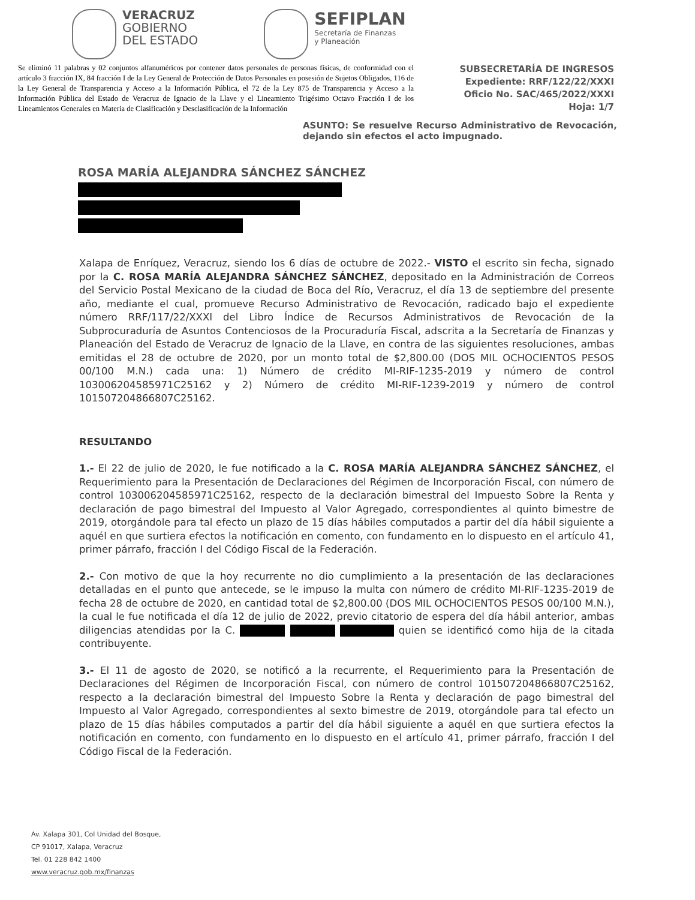VERACRUZ
GOBIERNO
DEL ESTADO
SEFIPLAN
Secretaría de Finanzas
y Planeación
Se eliminó 11 palabras y 02 conjuntos alfanuméricos por contener datos personales de personas físicas, de conformidad con el artículo 3 fracción IX, 84 fracción I de la Ley General de Protección de Datos Personales en posesión de Sujetos Obligados, 116 de la Ley General de Transparencia y Acceso a la Información Pública, el 72 de la Ley 875 de Transparencia y Acceso a la Información Pública del Estado de Veracruz de Ignacio de la Llave y el Lineamiento Trigésimo Octavo Fracción I de los Lineamientos Generales en Materia de Clasificación y Desclasificación de la Información
SUBSECRETARÍA DE INGRESOS
Expediente: RRF/122/22/XXXI
Oficio No. SAC/465/2022/XXXI
Hoja: 1/7
ASUNTO: Se resuelve Recurso Administrativo de Revocación, dejando sin efectos el acto impugnado.
ROSA MARÍA ALEJANDRA SÁNCHEZ SÁNCHEZ
Xalapa de Enríquez, Veracruz, siendo los 6 días de octubre de 2022.- VISTO el escrito sin fecha, signado por la C. ROSA MARÍA ALEJANDRA SÁNCHEZ SÁNCHEZ, depositado en la Administración de Correos del Servicio Postal Mexicano de la ciudad de Boca del Río, Veracruz, el día 13 de septiembre del presente año, mediante el cual, promueve Recurso Administrativo de Revocación, radicado bajo el expediente número RRF/117/22/XXXI del Libro Índice de Recursos Administrativos de Revocación de la Subprocuraduría de Asuntos Contenciosos de la Procuraduría Fiscal, adscrita a la Secretaría de Finanzas y Planeación del Estado de Veracruz de Ignacio de la Llave, en contra de las siguientes resoluciones, ambas emitidas el 28 de octubre de 2020, por un monto total de $2,800.00 (DOS MIL OCHOCIENTOS PESOS 00/100 M.N.) cada una: 1) Número de crédito MI-RIF-1235-2019 y número de control 103006204585971C25162 y 2) Número de crédito MI-RIF-1239-2019 y número de control 101507204866807C25162.
RESULTANDO
1.- El 22 de julio de 2020, le fue notificado a la C. ROSA MARÍA ALEJANDRA SÁNCHEZ SÁNCHEZ, el Requerimiento para la Presentación de Declaraciones del Régimen de Incorporación Fiscal, con número de control 103006204585971C25162, respecto de la declaración bimestral del Impuesto Sobre la Renta y declaración de pago bimestral del Impuesto al Valor Agregado, correspondientes al quinto bimestre de 2019, otorgándole para tal efecto un plazo de 15 días hábiles computados a partir del día hábil siguiente a aquél en que surtiera efectos la notificación en comento, con fundamento en lo dispuesto en el artículo 41, primer párrafo, fracción I del Código Fiscal de la Federación.
2.- Con motivo de que la hoy recurrente no dio cumplimiento a la presentación de las declaraciones detalladas en el punto que antecede, se le impuso la multa con número de crédito MI-RIF-1235-2019 de fecha 28 de octubre de 2020, en cantidad total de $2,800.00 (DOS MIL OCHOCIENTOS PESOS 00/100 M.N.), la cual le fue notificada el día 12 de julio de 2022, previo citatorio de espera del día hábil anterior, ambas diligencias atendidas por la C. quien se identificó como hija de la citada contribuyente.
3.- El 11 de agosto de 2020, se notificó a la recurrente, el Requerimiento para la Presentación de Declaraciones del Régimen de Incorporación Fiscal, con número de control 101507204866807C25162, respecto a la declaración bimestral del Impuesto Sobre la Renta y declaración de pago bimestral del Impuesto al Valor Agregado, correspondientes al sexto bimestre de 2019, otorgándole para tal efecto un plazo de 15 días hábiles computados a partir del día hábil siguiente a aquél en que surtiera efectos la notificación en comento, con fundamento en lo dispuesto en el artículo 41, primer párrafo, fracción I del Código Fiscal de la Federación.
Av. Xalapa 301, Col Unidad del Bosque,
CP 91017, Xalapa, Veracruz
Tel. 01 228 842 1400
www.veracruz.gob.mx/finanzas